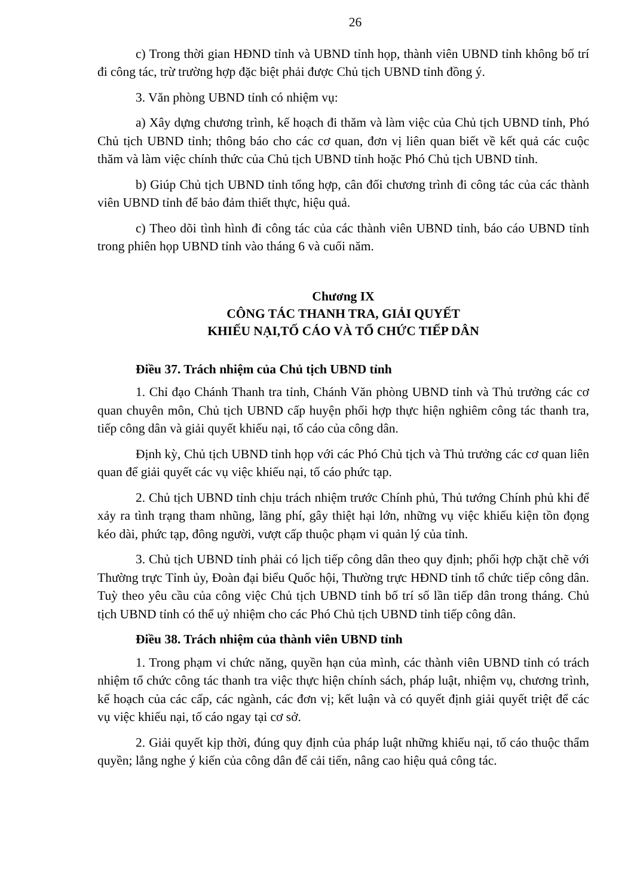26
c) Trong thời gian HĐND tỉnh và UBND tỉnh họp, thành viên UBND tỉnh không bố trí đi công tác, trừ trường hợp đặc biệt phải được Chủ tịch UBND tỉnh đồng ý.
3. Văn phòng UBND tỉnh có nhiệm vụ:
a) Xây dựng chương trình, kế hoạch đi thăm và làm việc của Chủ tịch UBND tỉnh, Phó Chủ tịch UBND tỉnh; thông báo cho các cơ quan, đơn vị liên quan biết về kết quả các cuộc thăm và làm việc chính thức của Chủ tịch UBND tỉnh hoặc Phó Chủ tịch UBND tỉnh.
b) Giúp Chủ tịch UBND tỉnh tổng hợp, cân đối chương trình đi công tác của các thành viên UBND tỉnh để bảo đảm thiết thực, hiệu quả.
c) Theo dõi tình hình đi công tác của các thành viên UBND tỉnh, báo cáo UBND tỉnh trong phiên họp UBND tỉnh vào tháng 6 và cuối năm.
Chương IX
CÔNG TÁC THANH TRA, GIẢI QUYẾT
KHIẾU NẠI,TỐ CÁO VÀ TỔ CHỨC TIẾP DÂN
Điều 37. Trách nhiệm của Chủ tịch UBND tỉnh
1. Chỉ đạo Chánh Thanh tra tỉnh, Chánh Văn phòng UBND tỉnh và Thủ trưởng các cơ quan chuyên môn, Chủ tịch UBND cấp huyện phối hợp thực hiện nghiêm công tác thanh tra, tiếp công dân và giải quyết khiếu nại, tố cáo của công dân.
Định kỳ, Chủ tịch UBND tỉnh họp với các Phó Chủ tịch và Thủ trưởng các cơ quan liên quan để giải quyết các vụ việc khiếu nại, tố cáo phức tạp.
2. Chủ tịch UBND tỉnh chịu trách nhiệm trước Chính phủ, Thủ tướng Chính phủ khi để xảy ra tình trạng tham nhũng, lãng phí, gây thiệt hại lớn, những vụ việc khiếu kiện tồn đọng kéo dài, phức tạp, đông người, vượt cấp thuộc phạm vi quản lý của tỉnh.
3. Chủ tịch UBND tỉnh phải có lịch tiếp công dân theo quy định; phối hợp chặt chẽ với Thường trực Tỉnh ủy, Đoàn đại biểu Quốc hội, Thường trực HĐND tỉnh tổ chức tiếp công dân. Tuỳ theo yêu cầu của công việc Chủ tịch UBND tỉnh bố trí số lần tiếp dân trong tháng. Chủ tịch UBND tỉnh có thể uỷ nhiệm cho các Phó Chủ tịch UBND tỉnh tiếp công dân.
Điều 38. Trách nhiệm của thành viên UBND tỉnh
1. Trong phạm vi chức năng, quyền hạn của mình, các thành viên UBND tỉnh có trách nhiệm tổ chức công tác thanh tra việc thực hiện chính sách, pháp luật, nhiệm vụ, chương trình, kế hoạch của các cấp, các ngành, các đơn vị; kết luận và có quyết định giải quyết triệt để các vụ việc khiếu nại, tố cáo ngay tại cơ sở.
2. Giải quyết kịp thời, đúng quy định của pháp luật những khiếu nại, tố cáo thuộc thẩm quyền; lắng nghe ý kiến của công dân để cải tiến, nâng cao hiệu quả công tác.